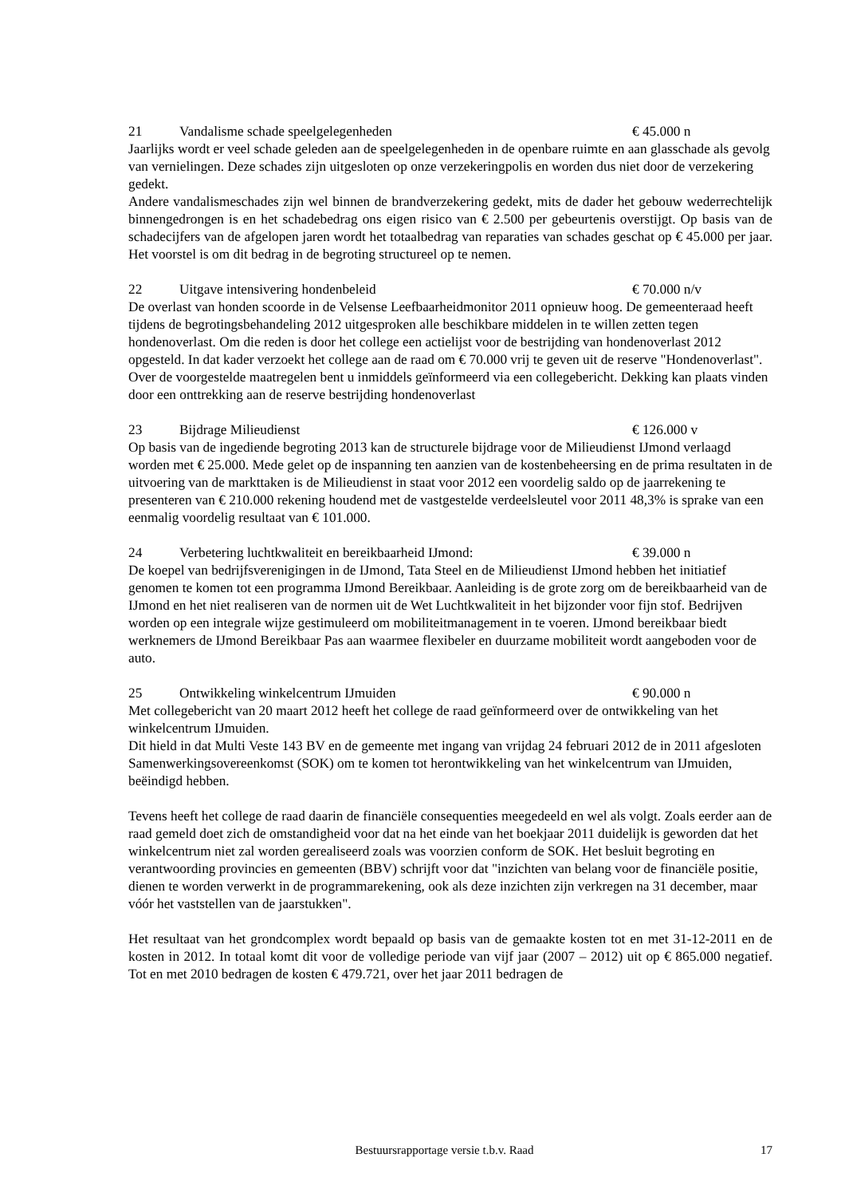21 Vandalisme schade speelgelegenheden € 45.000 n
Jaarlijks wordt er veel schade geleden aan de speelgelegenheden in de openbare ruimte en aan glasschade als gevolg van vernielingen. Deze schades zijn uitgesloten op onze verzekeringpolis en worden dus niet door de verzekering gedekt.
Andere vandalismeschades zijn wel binnen de brandverzekering gedekt, mits de dader het gebouw wederrechtelijk binnengedrongen is en het schadebedrag ons eigen risico van € 2.500 per gebeurtenis overstijgt. Op basis van de schadecijfers van de afgelopen jaren wordt het totaalbedrag van reparaties van schades geschat op € 45.000 per jaar. Het voorstel is om dit bedrag in de begroting structureel op te nemen.
22 Uitgave intensivering hondenbeleid € 70.000 n/v
De overlast van honden scoorde in de Velsense Leefbaarheidmonitor 2011 opnieuw hoog. De gemeenteraad heeft tijdens de begrotingsbehandeling 2012 uitgesproken alle beschikbare middelen in te willen zetten tegen hondenoverlast. Om die reden is door het college een actielijst voor de bestrijding van hondenoverlast 2012 opgesteld. In dat kader verzoekt het college aan de raad om € 70.000 vrij te geven uit de reserve "Hondenoverlast". Over de voorgestelde maatregelen bent u inmiddels geïnformeerd via een collegebericht. Dekking kan plaats vinden door een onttrekking aan de reserve bestrijding hondenoverlast
23 Bijdrage Milieudienst € 126.000 v
Op basis van de ingediende begroting 2013 kan de structurele bijdrage voor de Milieudienst IJmond verlaagd worden met € 25.000. Mede gelet op de inspanning ten aanzien van de kostenbeheersing en de prima resultaten in de uitvoering van de markttaken is de Milieudienst in staat voor 2012 een voordelig saldo op de jaarrekening te presenteren van € 210.000 rekening houdend met de vastgestelde verdeelsleutel voor 2011 48,3% is sprake van een eenmalig voordelig resultaat van € 101.000.
24 Verbetering luchtkwaliteit en bereikbaarheid IJmond: € 39.000 n
De koepel van bedrijfsverenigingen in de IJmond, Tata Steel en de Milieudienst IJmond hebben het initiatief genomen te komen tot een programma IJmond Bereikbaar. Aanleiding is de grote zorg om de bereikbaarheid van de IJmond en het niet realiseren van de normen uit de Wet Luchtkwaliteit in het bijzonder voor fijn stof. Bedrijven worden op een integrale wijze gestimuleerd om mobiliteitmanagement in te voeren. IJmond bereikbaar biedt werknemers de IJmond Bereikbaar Pas aan waarmee flexibeler en duurzame mobiliteit wordt aangeboden voor de auto.
25 Ontwikkeling winkelcentrum IJmuiden € 90.000 n
Met collegebericht van 20 maart 2012 heeft het college de raad geïnformeerd over de ontwikkeling van het winkelcentrum IJmuiden.
Dit hield in dat Multi Veste 143 BV en de gemeente met ingang van vrijdag 24 februari 2012 de in 2011 afgesloten Samenwerkingsovereenkomst (SOK) om te komen tot herontwikkeling van het winkelcentrum van IJmuiden, beëindigd hebben.
Tevens heeft het college de raad daarin de financiële consequenties meegedeeld en wel als volgt. Zoals eerder aan de raad gemeld doet zich de omstandigheid voor dat na het einde van het boekjaar 2011 duidelijk is geworden dat het winkelcentrum niet zal worden gerealiseerd zoals was voorzien conform de SOK. Het besluit begroting en verantwoording provincies en gemeenten (BBV) schrijft voor dat "inzichten van belang voor de financiële positie, dienen te worden verwerkt in de programmarekening, ook als deze inzichten zijn verkregen na 31 december, maar vóór het vaststellen van de jaarstukken".
Het resultaat van het grondcomplex wordt bepaald op basis van de gemaakte kosten tot en met 31-12-2011 en de kosten in 2012. In totaal komt dit voor de volledige periode van vijf jaar (2007 – 2012) uit op € 865.000 negatief. Tot en met 2010 bedragen de kosten € 479.721, over het jaar 2011 bedragen de
Bestuursrapportage versie t.b.v. Raad 17